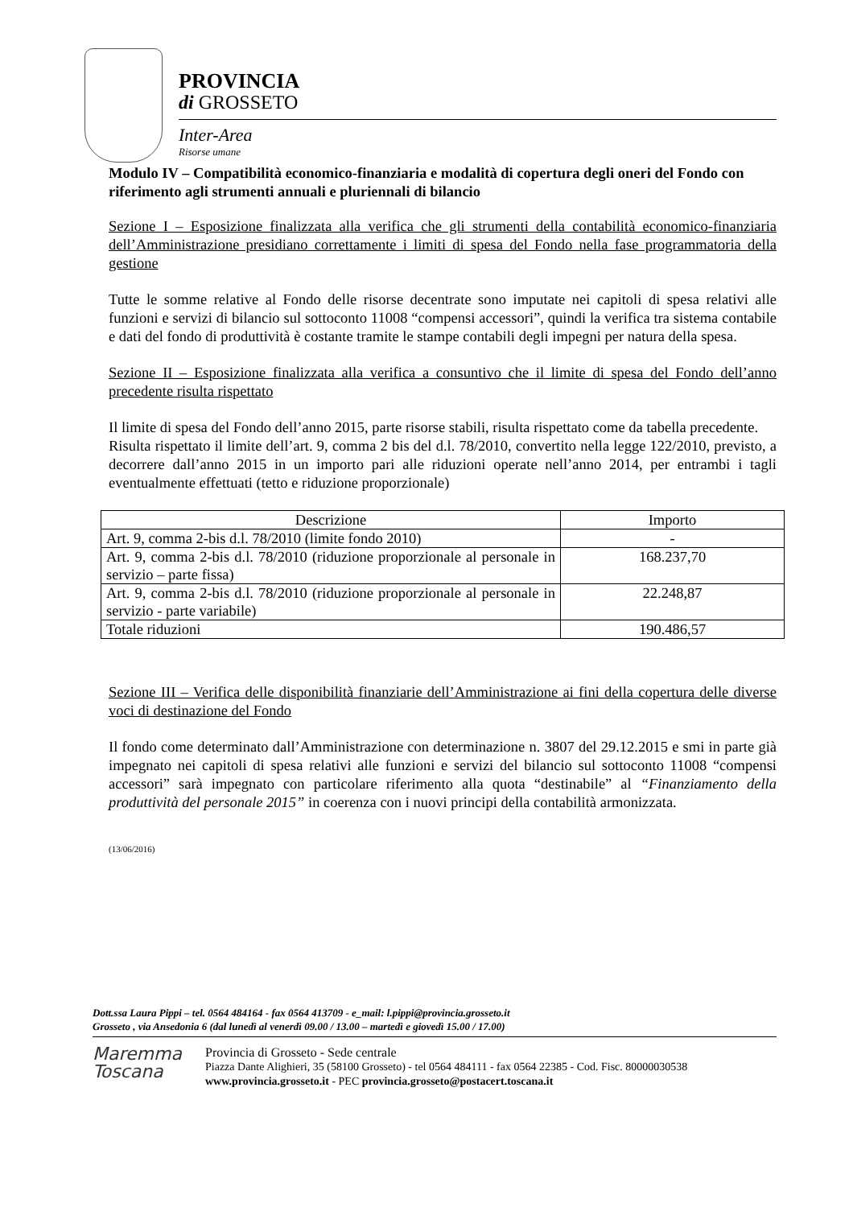PROVINCIA
di GROSSETO
Inter-Area
Risorse umane
Modulo IV – Compatibilità economico-finanziaria e modalità di copertura degli oneri del Fondo con riferimento agli strumenti annuali e pluriennali di bilancio
Sezione I – Esposizione finalizzata alla verifica che gli strumenti della contabilità economico-finanziaria dell’Amministrazione presidiano correttamente i limiti di spesa del Fondo nella fase programmatoria della gestione
Tutte le somme relative al Fondo delle risorse decentrate sono imputate nei capitoli di spesa relativi alle funzioni e servizi di bilancio sul sottoconto 11008 “compensi accessori”, quindi la verifica tra sistema contabile e dati del fondo di produttività è costante tramite le stampe contabili degli impegni per natura della spesa.
Sezione II – Esposizione finalizzata alla verifica a consuntivo che il limite di spesa del Fondo dell’anno precedente risulta rispettato
Il limite di spesa del Fondo dell’anno 2015, parte risorse stabili, risulta rispettato come da tabella precedente.
Risulta rispettato il limite dell’art. 9, comma 2 bis del d.l. 78/2010, convertito nella legge 122/2010, previsto, a decorrere dall’anno 2015 in un importo pari alle riduzioni operate nell’anno 2014, per entrambi i tagli eventualmente effettuati (tetto e riduzione proporzionale)
| Descrizione | Importo |
| --- | --- |
| Art. 9, comma 2-bis d.l. 78/2010 (limite fondo 2010) | - |
| Art. 9, comma 2-bis d.l. 78/2010 (riduzione proporzionale al personale in servizio – parte fissa) | 168.237,70 |
| Art. 9, comma 2-bis d.l. 78/2010 (riduzione proporzionale al personale in servizio - parte variabile) | 22.248,87 |
| Totale riduzioni | 190.486,57 |
Sezione III – Verifica delle disponibilità finanziarie dell’Amministrazione ai fini della copertura delle diverse voci di destinazione del Fondo
Il fondo come determinato dall’Amministrazione con determinazione n. 3807 del 29.12.2015 e smi in parte già impegnato nei capitoli di spesa relativi alle funzioni e servizi del bilancio sul sottoconto 11008 “compensi accessori” sarà impegnato con particolare riferimento alla quota “destinabile” al “Finanziamento della produttività del personale 2015” in coerenza con i nuovi principi della contabilità armonizzata.
(13/06/2016)
Dott.ssa Laura Pippi – tel. 0564 484164 - fax 0564 413709 - e_mail: l.pippi@provincia.grosseto.it
Grosseto , via Ansedonia 6 (dal lunedì al venerdì 09.00 / 13.00 – martedì e giovedì 15.00 / 17.00)
Maremma
Toscana
Provincia di Grosseto - Sede centrale
Piazza Dante Alighieri, 35 (58100 Grosseto) - tel 0564 484111 - fax 0564 22385 - Cod. Fisc. 80000030538
www.provincia.grosseto.it - PEC provincia.grosseto@postacert.toscana.it